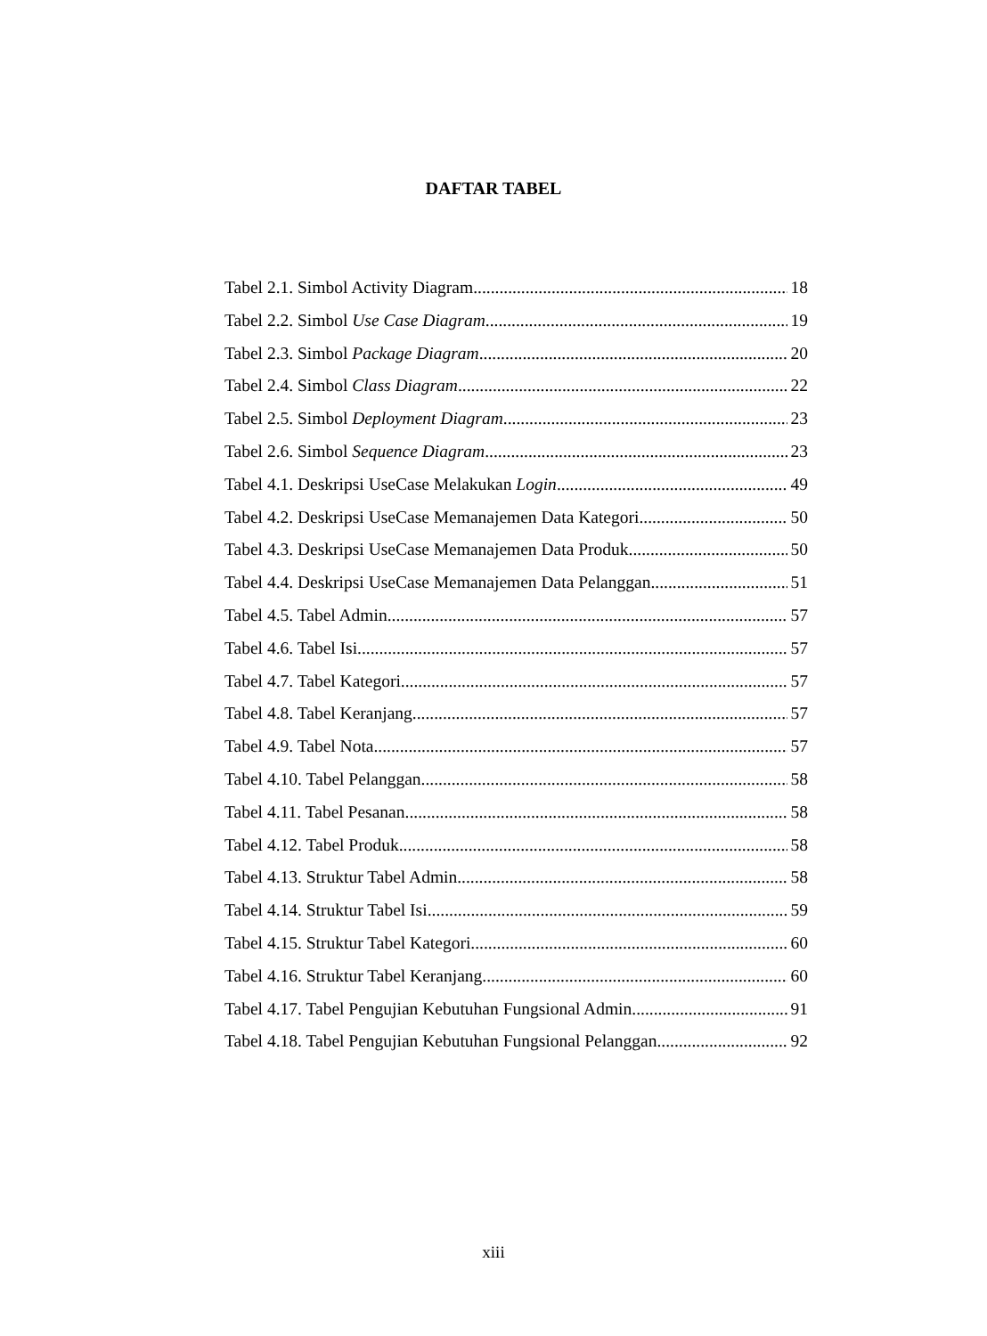DAFTAR TABEL
Tabel 2.1. Simbol Activity Diagram 18
Tabel 2.2. Simbol Use Case Diagram 19
Tabel 2.3. Simbol Package Diagram 20
Tabel 2.4. Simbol Class Diagram 22
Tabel 2.5. Simbol Deployment Diagram 23
Tabel 2.6. Simbol Sequence Diagram 23
Tabel 4.1. Deskripsi UseCase Melakukan Login 49
Tabel 4.2. Deskripsi UseCase Memanajemen Data Kategori 50
Tabel 4.3. Deskripsi UseCase Memanajemen Data Produk 50
Tabel 4.4. Deskripsi UseCase Memanajemen Data Pelanggan 51
Tabel 4.5. Tabel Admin 57
Tabel 4.6. Tabel Isi 57
Tabel 4.7. Tabel Kategori 57
Tabel 4.8. Tabel Keranjang 57
Tabel 4.9. Tabel Nota 57
Tabel 4.10. Tabel Pelanggan 58
Tabel 4.11. Tabel Pesanan 58
Tabel 4.12. Tabel Produk 58
Tabel 4.13. Struktur Tabel Admin 58
Tabel 4.14. Struktur Tabel Isi 59
Tabel 4.15. Struktur Tabel Kategori 60
Tabel 4.16. Struktur Tabel Keranjang 60
Tabel 4.17. Tabel Pengujian Kebutuhan Fungsional Admin 91
Tabel 4.18. Tabel Pengujian Kebutuhan Fungsional Pelanggan 92
xiii